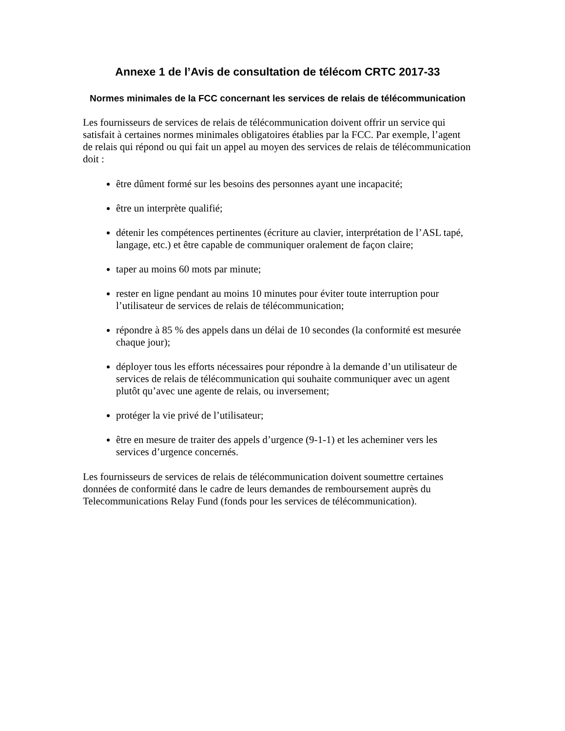Annexe 1 de l’Avis de consultation de télécom CRTC 2017-33
Normes minimales de la FCC concernant les services de relais de télécommunication
Les fournisseurs de services de relais de télécommunication doivent offrir un service qui satisfait à certaines normes minimales obligatoires établies par la FCC. Par exemple, l’agent de relais qui répond ou qui fait un appel au moyen des services de relais de télécommunication doit :
être dûment formé sur les besoins des personnes ayant une incapacité;
être un interprète qualifié;
détenir les compétences pertinentes (écriture au clavier, interprétation de l’ASL tapé, langage, etc.) et être capable de communiquer oralement de façon claire;
taper au moins 60 mots par minute;
rester en ligne pendant au moins 10 minutes pour éviter toute interruption pour l’utilisateur de services de relais de télécommunication;
répondre à 85 % des appels dans un délai de 10 secondes (la conformité est mesurée chaque jour);
déployer tous les efforts nécessaires pour répondre à la demande d’un utilisateur de services de relais de télécommunication qui souhaite communiquer avec un agent plutôt qu’avec une agente de relais, ou inversement;
protéger la vie privé de l’utilisateur;
être en mesure de traiter des appels d’urgence (9-1-1) et les acheminer vers les services d’urgence concernés.
Les fournisseurs de services de relais de télécommunication doivent soumettre certaines données de conformité dans le cadre de leurs demandes de remboursement auprès du Telecommunications Relay Fund (fonds pour les services de télécommunication).